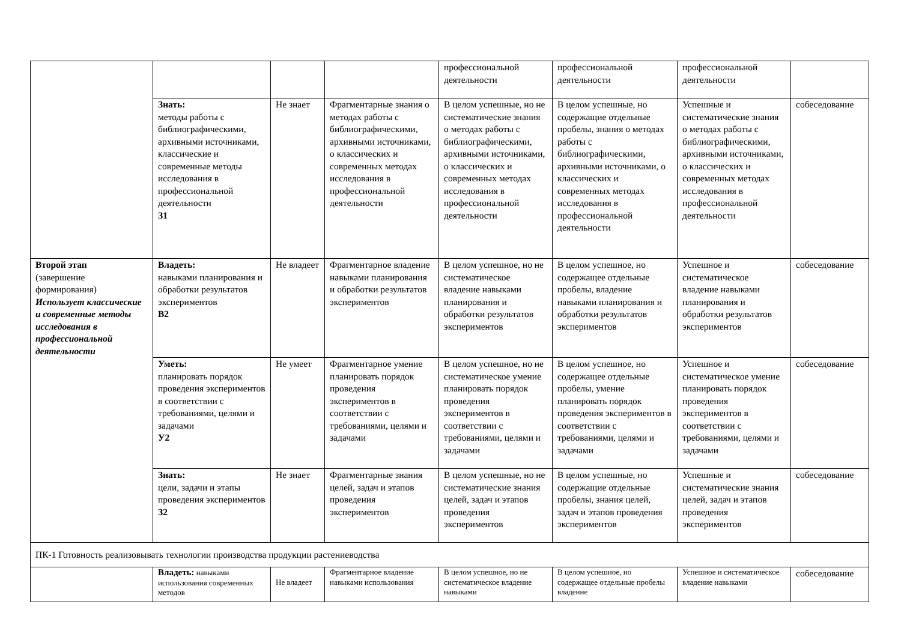| | | | | профессиональной деятельности | профессиональной деятельности | профессиональной деятельности | |
| | Знать: методы работы с библиографическими, архивными источниками, классические и современные методы исследования в профессиональной деятельности З1 | Не знает | Фрагментарные знания о методах работы с библиографическими, архивными источниками, о классических и современных методах исследования в профессиональной деятельности | В целом успешные, но не систематические знания о методах работы с библиографическими, архивными источниками, о классических и современных методах исследования в профессиональной деятельности | В целом успешные, но содержащие отдельные пробелы, знания о методах работы с библиографическими, архивными источниками, о классических и современных методах исследования в профессиональной деятельности | Успешные и систематические знания о методах работы с библиографическими, архивными источниками, о классических и современных методах исследования в профессиональной деятельности | собеседование |
| Второй этап (завершение формирования) Использует классические и современные методы исследования в профессиональной деятельности | Владеть: навыками планирования и обработки результатов экспериментов В2 | Не владеет | Фрагментарное владение навыками планирования и обработки результатов экспериментов | В целом успешное, но не систематическое владение навыками планирования и обработки результатов экспериментов | В целом успешное, но содержащее отдельные пробелы, владение навыками планирования и обработки результатов экспериментов | Успешное и систематическое владение навыками планирования и обработки результатов экспериментов | собеседование |
| | Уметь: планировать порядок проведения экспериментов в соответствии с требованиями, целями и задачами У2 | Не умеет | Фрагментарное умение планировать порядок проведения экспериментов в соответствии с требованиями, целями и задачами | В целом успешное, но не систематическое умение планировать порядок проведения экспериментов в соответствии с требованиями, целями и задачами | В целом успешное, но содержащее отдельные пробелы, умение планировать порядок проведения экспериментов в соответствии с требованиями, целями и задачами | Успешное и систематическое умение планировать порядок проведения экспериментов в соответствии с требованиями, целями и задачами | собеседование |
| | Знать: цели, задачи и этапы проведения экспериментов З2 | Не знает | Фрагментарные знания целей, задач и этапов проведения экспериментов | В целом успешные, но не систематические знания целей, задач и этапов проведения экспериментов | В целом успешные, но содержащие отдельные пробелы, знания целей, задач и этапов проведения экспериментов | Успешные и систематические знания целей, задач и этапов проведения экспериментов | собеседование |
| ПК-1 Готовность реализовывать технологии производства продукции растениеводства | | | | | | | |
| | Владеть: навыками использования современных методов | Не владеет | Фрагментарное владение навыками использования | В целом успешное, но не систематическое владение навыками | В целом успешное, но содержащее отдельные пробелы владение | Успешное и систематическое владение навыками | собеседование |